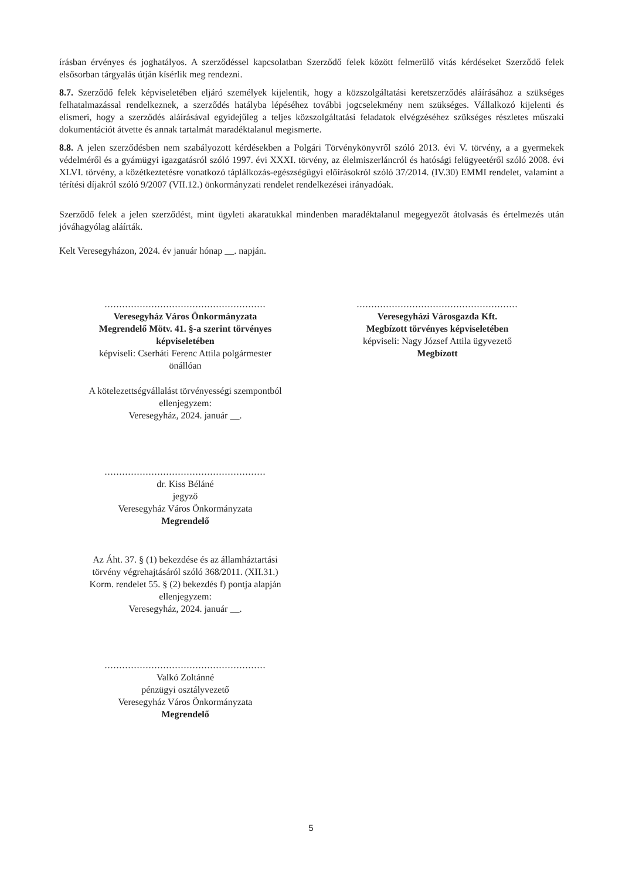írásban érvényes és joghatályos. A szerződéssel kapcsolatban Szerződő felek között felmerülő vitás kérdéseket Szerződő felek elsősorban tárgyalás útján kísérlik meg rendezni.
8.7. Szerződő felek képviseletében eljáró személyek kijelentik, hogy a közszolgáltatási keretszerződés aláírásához a szükséges felhatalmazással rendelkeznek, a szerződés hatályba lépéséhez további jogcselekmény nem szükséges. Vállalkozó kijelenti és elismeri, hogy a szerződés aláírásával egyidejűleg a teljes közszolgáltatási feladatok elvégzéséhez szükséges részletes műszaki dokumentációt átvette és annak tartalmát maradéktalanul megismerte.
8.8. A jelen szerződésben nem szabályozott kérdésekben a Polgári Törvénykönyvről szóló 2013. évi V. törvény, a a gyermekek védelméről és a gyámügyi igazgatásról szóló 1997. évi XXXI. törvény, az élelmiszerláncról és hatósági felügyeetéről szóló 2008. évi XLVI. törvény, a közétkeztetésre vonatkozó táplálkozás-egészségügyi előírásokról szóló 37/2014. (IV.30) EMMI rendelet, valamint a térítési díjakról szóló 9/2007 (VII.12.) önkormányzati rendelet rendelkezései irányadóak.
Szerződő felek a jelen szerződést, mint ügyleti akaratukkal mindenben maradéktalanul megegyezőt átolvasás és értelmezés után jóváhagyólag aláírták.
Kelt Veresegyházon, 2024. év január hónap __. napján.
.......................................................
Veresegyház Város Önkormányzata
Megrendelő Mötv. 41. §-a szerint törvényes
képviseletében
képviseli: Cserháti Ferenc Attila polgármester
önállóan
A kötelezettségvállalást törvényességi szempontból
ellenjegyzem:
Veresegyház, 2024. január __.
.......................................................
dr. Kiss Béláné
jegyző
Veresegyház Város Önkormányzata
Megrendelő
Az Áht. 37. § (1) bekezdése és az államháztartási
törvény végrehajtásáról szóló 368/2011. (XII.31.)
Korm. rendelet 55. § (2) bekezdés f) pontja alapján
ellenjegyzem:
Veresegyház, 2024. január __.
.......................................................
Valkó Zoltánné
pénzügyi osztályvezető
Veresegyház Város Önkormányzata
Megrendelő
.......................................................
Veresegyházi Városgazda Kft.
Megbízott törvényes képviseletében
képviseli: Nagy József Attila ügyvezető
Megbízott
5